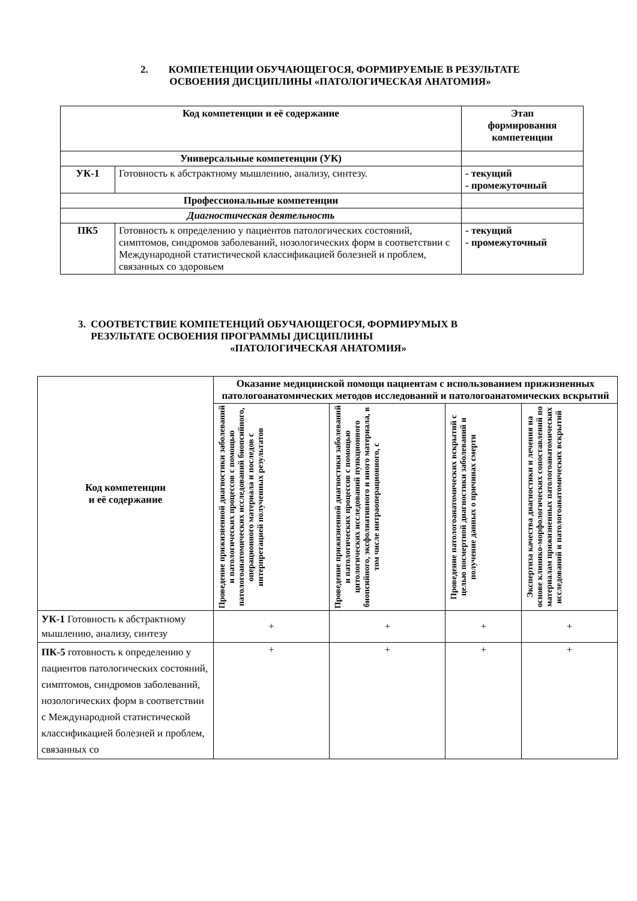2. КОМПЕТЕНЦИИ ОБУЧАЮЩЕГОСЯ, ФОРМИРУЕМЫЕ В РЕЗУЛЬТАТЕ
ОСВОЕНИЯ ДИСЦИПЛИНЫ «ПАТОЛОГИЧЕСКАЯ АНАТОМИЯ»
| Код компетенции и её содержание | | Этап формирования компетенции |
| --- | --- | --- |
| Универсальные компетенции (УК) | | |
| УК-1 | Готовность к абстрактному мышлению, анализу, синтезу. | - текущий - промежуточный |
| Профессиональные компетенции | | |
| Диагностическая деятельность | | |
| ПК5 | Готовность к определению у пациентов патологических состояний, симптомов, синдромов заболеваний, нозологических форм в соответствии с Международной статистической классификацией болезней и проблем, связанных со здоровьем | - текущий - промежуточный |
3. СООТВЕТСТВИЕ КОМПЕТЕНЦИЙ ОБУЧАЮЩЕГОСЯ, ФОРМИРУМЫХ В
РЕЗУЛЬТАТЕ ОСВОЕНИЯ ПРОГРАММЫ ДИСЦИПЛИНЫ
«ПАТОЛОГИЧЕСКАЯ АНАТОМИЯ»
| Код компетенции и её содержание | Оказание медицинской помощи пациентам с использованием прижизненных патологоанатомических методов исследований и патологоанатомических вскрытий | | | |
| --- | --- | --- | --- | --- |
| | Проведение прижизненной диагностики заболеваний и патологических процессов с помощью патологоанатомических исследований биопсийного, операционного материала и последов с интерпретацией полученных результатов | Проведение прижизненной диагностики заболеваний и патологических процессов с помощью цитологических исследований пункционного биопсийного, эксфолиативного и иного материала, в том числе интраоперационного, с | Проведение патологоанатомических вскрытий с целью посмертной диагностики заболеваний и получение данных о причинах смерти | Экспертиза качества диагностики и лечения на основе клинико-морфологических сопоставлений по материалам прижизненных патологоанатомических исследований и патологоанатомических вскрытий |
| УК-1 Готовность к абстрактному мышлению, анализу, синтезу | + | + | + | + |
| ПК-5 готовность к определению у пациентов патологических состояний, симптомов, синдромов заболеваний, нозологических форм в соответствии с Международной статистической классификацией болезней и проблем, связанных со | + | + | + | + |